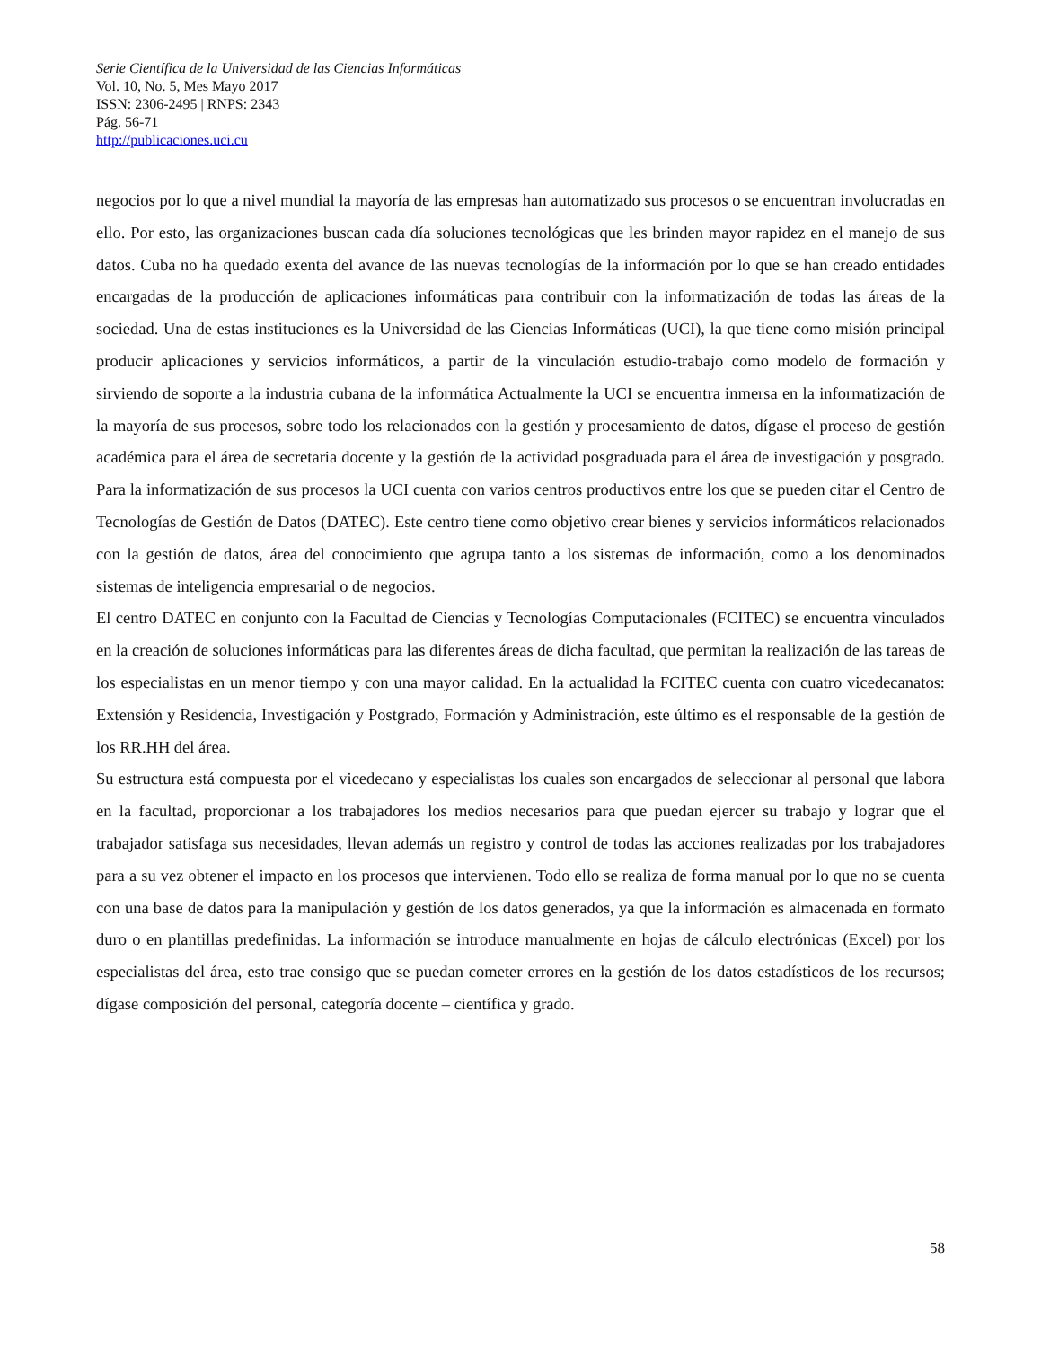Serie Científica de la Universidad de las Ciencias Informáticas
Vol. 10, No. 5, Mes Mayo 2017
ISSN: 2306-2495 | RNPS: 2343
Pág. 56-71
http://publicaciones.uci.cu
negocios por lo que a nivel mundial la mayoría de las empresas han automatizado sus procesos o se encuentran involucradas en ello. Por esto, las organizaciones buscan cada día soluciones tecnológicas que les brinden mayor rapidez en el manejo de sus datos. Cuba no ha quedado exenta del avance de las nuevas tecnologías de la información por lo que se han creado entidades encargadas de la producción de aplicaciones informáticas para contribuir con la informatización de todas las áreas de la sociedad. Una de estas instituciones es la Universidad de las Ciencias Informáticas (UCI), la que tiene como misión principal producir aplicaciones y servicios informáticos, a partir de la vinculación estudio-trabajo como modelo de formación y sirviendo de soporte a la industria cubana de la informática Actualmente la UCI se encuentra inmersa en la informatización de la mayoría de sus procesos, sobre todo los relacionados con la gestión y procesamiento de datos, dígase el proceso de gestión académica para el área de secretaria docente y la gestión de la actividad posgraduada para el área de investigación y posgrado. Para la informatización de sus procesos la UCI cuenta con varios centros productivos entre los que se pueden citar el Centro de Tecnologías de Gestión de Datos (DATEC). Este centro tiene como objetivo crear bienes y servicios informáticos relacionados con la gestión de datos, área del conocimiento que agrupa tanto a los sistemas de información, como a los denominados sistemas de inteligencia empresarial o de negocios.
El centro DATEC en conjunto con la Facultad de Ciencias y Tecnologías Computacionales (FCITEC) se encuentra vinculados en la creación de soluciones informáticas para las diferentes áreas de dicha facultad, que permitan la realización de las tareas de los especialistas en un menor tiempo y con una mayor calidad. En la actualidad la FCITEC cuenta con cuatro vicedecanatos: Extensión y Residencia, Investigación y Postgrado, Formación y Administración, este último es el responsable de la gestión de los RR.HH del área.
Su estructura está compuesta por el vicedecano y especialistas los cuales son encargados de seleccionar al personal que labora en la facultad, proporcionar a los trabajadores los medios necesarios para que puedan ejercer su trabajo y lograr que el trabajador satisfaga sus necesidades, llevan además un registro y control de todas las acciones realizadas por los trabajadores para a su vez obtener el impacto en los procesos que intervienen. Todo ello se realiza de forma manual por lo que no se cuenta con una base de datos para la manipulación y gestión de los datos generados, ya que la información es almacenada en formato duro o en plantillas predefinidas. La información se introduce manualmente en hojas de cálculo electrónicas (Excel) por los especialistas del área, esto trae consigo que se puedan cometer errores en la gestión de los datos estadísticos de los recursos; dígase composición del personal, categoría docente – científica y grado.
58